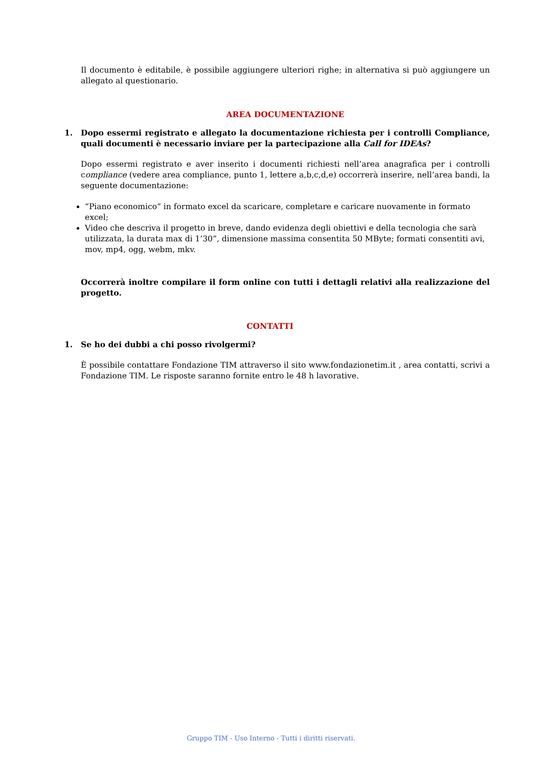Il documento è editabile, è possibile aggiungere ulteriori righe; in alternativa si può aggiungere un allegato al questionario.
AREA DOCUMENTAZIONE
1. Dopo essermi registrato e allegato la documentazione richiesta per i controlli Compliance, quali documenti è necessario inviare per la partecipazione alla Call for IDEAs?
Dopo essermi registrato e aver inserito i documenti richiesti nell’area anagrafica per i controlli compliance (vedere area compliance, punto 1, lettere a,b,c,d,e) occorrerà inserire, nell’area bandi, la seguente documentazione:
“Piano economico” in formato excel da scaricare, completare e caricare nuovamente in formato excel;
Video che descriva il progetto in breve, dando evidenza degli obiettivi e della tecnologia che sarà utilizzata, la durata max di 1’30”, dimensione massima consentita 50 MByte; formati consentiti avi, mov, mp4, ogg, webm, mkv.
Occorrerà inoltre compilare il form online con tutti i dettagli relativi alla realizzazione del progetto.
CONTATTI
1. Se ho dei dubbi a chi posso rivolgermi?
È possibile contattare Fondazione TIM attraverso il sito www.fondazionetim.it , area contatti, scrivi a Fondazione TIM. Le risposte saranno fornite entro le 48 h lavorative.
Gruppo TIM - Uso Interno - Tutti i diritti riservati.